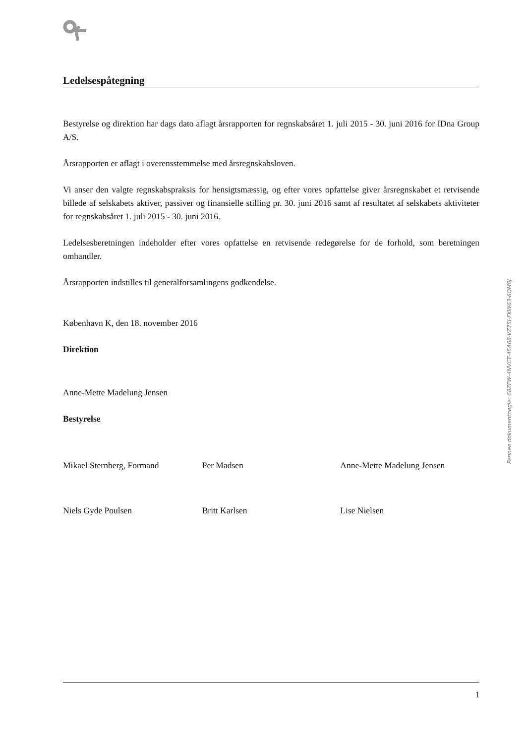Ledelsespåtegning
Bestyrelse og direktion har dags dato aflagt årsrapporten for regnskabsåret 1. juli 2015 - 30. juni 2016 for IDna Group A/S.
Årsrapporten er aflagt i overensstemmelse med årsregnskabsloven.
Vi anser den valgte regnskabspraksis for hensigtsmæssig, og efter vores opfattelse giver årsregnskabet et retvisende billede af selskabets aktiver, passiver og finansielle stilling pr. 30. juni 2016 samt af resultatet af selskabets aktiviteter for regnskabsåret 1. juli 2015 - 30. juni 2016.
Ledelsesberetningen indeholder efter vores opfattelse en retvisende redegørelse for de forhold, som beretningen omhandler.
Årsrapporten indstilles til generalforsamlingens godkendelse.
København K, den 18. november 2016
Direktion
Anne-Mette Madelung Jensen
Bestyrelse
Mikael Sternberg, Formand Per Madsen Anne-Mette Madelung Jensen
Niels Gyde Poulsen Britt Karlsen Lise Nielsen
Penneo dokumentnøgle: 68ZFW-4NVCT-45A68-VZ75I-FKW63-6QM8J
1